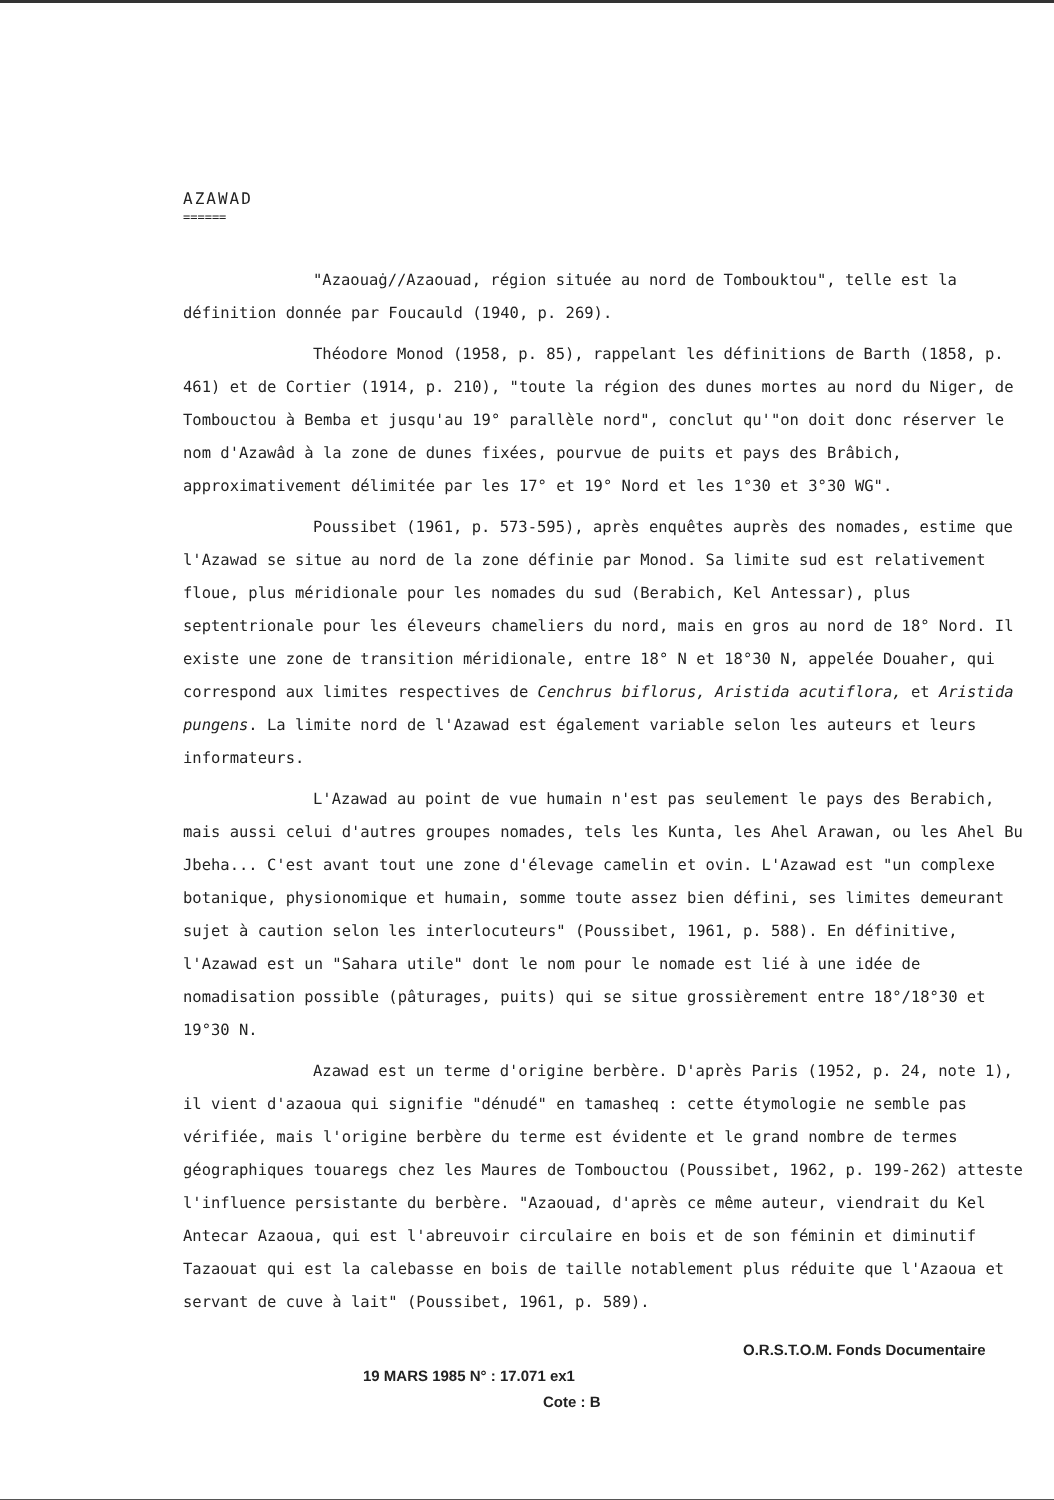AZAWAD
======
"Azaouaġ//Azaouad, région située au nord de Tombouktou", telle est la définition donnée par Foucauld (1940, p. 269).
Théodore Monod (1958, p. 85), rappelant les définitions de Barth (1858, p. 461) et de Cortier (1914, p. 210), "toute la région des dunes mortes au nord du Niger, de Tombouctou à Bemba et jusqu'au 19° parallèle nord", conclut qu'"on doit donc réserver le nom d'Azawâd à la zone de dunes fixées, pourvue de puits et pays des Brâbich, approximativement délimitée par les 17° et 19° Nord et les 1°30 et 3°30 WG".
Poussibet (1961, p. 573-595), après enquêtes auprès des nomades, estime que l'Azawad se situe au nord de la zone définie par Monod. Sa limite sud est relativement floue, plus méridionale pour les nomades du sud (Berabich, Kel Antessar), plus septentrionale pour les éleveurs chameliers du nord, mais en gros au nord de 18° Nord. Il existe une zone de transition méridionale, entre 18° N et 18°30 N, appelée Douaher, qui correspond aux limites respectives de Cenchrus biflorus, Aristida acutiflora, et Aristida pungens. La limite nord de l'Azawad est également variable selon les auteurs et leurs informateurs.
L'Azawad au point de vue humain n'est pas seulement le pays des Berabich, mais aussi celui d'autres groupes nomades, tels les Kunta, les Ahel Arawan, ou les Ahel Bu Jbeha... C'est avant tout une zone d'élevage camelin et ovin. L'Azawad est "un complexe botanique, physionomique et humain, somme toute assez bien défini, ses limites demeurant sujet à caution selon les interlocuteurs" (Poussibet, 1961, p. 588). En définitive, l'Azawad est un "Sahara utile" dont le nom pour le nomade est lié à une idée de nomadisation possible (pâturages, puits) qui se situe grossièrement entre 18°/18°30 et 19°30 N.
Azawad est un terme d'origine berbère. D'après Paris (1952, p. 24, note 1), il vient d'azaoua qui signifie "dénudé" en tamasheq : cette étymologie ne semble pas vérifiée, mais l'origine berbère du terme est évidente et le grand nombre de termes géographiques touaregs chez les Maures de Tombouctou (Poussibet, 1962, p. 199-262) atteste l'influence persistante du berbère. "Azaouad, d'après ce même auteur, viendrait du Kel Antecar Azaoua, qui est l'abreuvoir circulaire en bois et de son féminin et diminutif Tazaouat qui est la calebasse en bois de taille notablement plus réduite que l'Azaoua et servant de cuve à lait" (Poussibet, 1961, p. 589).
O.R.S.T.O.M. Fonds Documentaire
19 MARS 1985 N° : 17.071 ex1
Cote : B